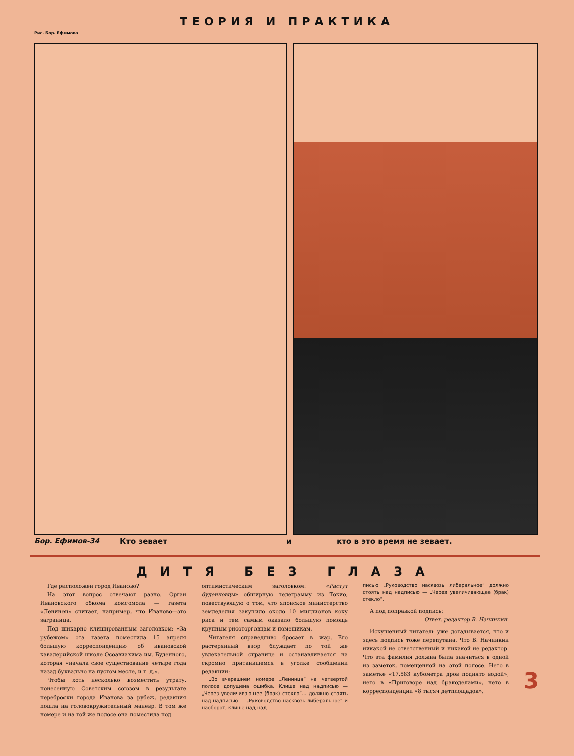ТЕОРИЯ И ПРАКТИКА
Рис. Бор. Ефимова
Бор. Ефимов-34 Кто зевает и кто в это время не зевает.
ДИТЯ БЕЗ ГЛАЗА
Где расположен город Иваново?
На этот вопрос отвечают разно. Орган Ивановского обкома комсомола — газета «Ленинец» считает, например, что Иваново—это заграница.
Под шикарно клишированным заголовком: «За рубежом» эта газета поместила 15 апреля большую корреспонденцию об ивановской кавалерийской школе Осоавиахима им. Буденного, которая «начала свое существование четыре года назад буквально на пустом месте, и т. д.».
Чтобы хоть несколько возместить утрату, понесенную Советским союзом в результате переброски города Иванова за рубеж, редакция пошла на головокружительный маневр. В том же номере и на той же полосе она поместила под
оптимистическим заголовком: «Растут буденновцы» обширную телеграмму из Токио, повествующую о том, что японское министерство земледелия закупило около 10 миллионов коку риса и тем самым оказало большую помощь крупным рисоторговцам и помещикам.
Читателя справедливо бросает в жар. Его растерянный взор блуждает по той же увлекательной странице и останавливается на скромно притаившемся в уголке сообщении редакции:
„Во вчерашнем номере „Ленинца“ на четвертой полосе допущена ошибка. Клише над надписью — „Через увеличивающее (брак) стекло“... должно стоять над надписью — „Руководство насквозь либеральное“ и наоборот, клише над над-
писью „Руководство насквозь либеральное“ должно стоять над надписью — „Через увеличивающее (брак) стекло“.
А под поправкой подпись:
Ответ. редактор В. Начинкин.
Искушенный читатель уже догадывается, что и здесь подпись тоже перепутана. Что В. Начинкин никакой не ответственный и никакой не редактор. Что эта фамилия должна была значиться в одной из заметок, помещенной на этой полосе. Нето в заметке «17.583 кубометра дров поднято водой», нето в «Приговоре над бракоделами», нето в корреспонденции «8 тысяч детплощадок».
3